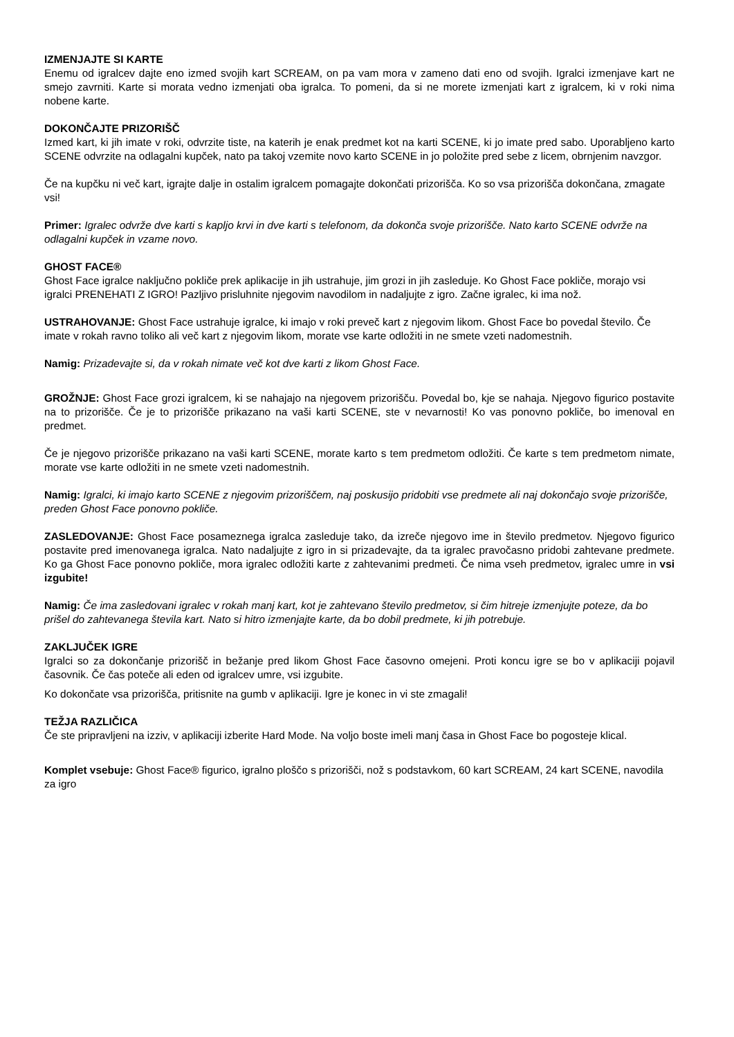IZMENJAJTE SI KARTE
Enemu od igralcev dajte eno izmed svojih kart SCREAM, on pa vam mora v zameno dati eno od svojih. Igralci izmenjave kart ne smejo zavrniti. Karte si morata vedno izmenjati oba igralca. To pomeni, da si ne morete izmenjati kart z igralcem, ki v roki nima nobene karte.
DOKONČAJTE PRIZORIŠČ
Izmed kart, ki jih imate v roki, odvrzite tiste, na katerih je enak predmet kot na karti SCENE, ki jo imate pred sabo. Uporabljeno karto SCENE odvrzite na odlagalni kupček, nato pa takoj vzemite novo karto SCENE in jo položite pred sebe z licem, obrnjenim navzgor.
Če na kupčku ni več kart, igrajte dalje in ostalim igralcem pomagajte dokončati prizorišča. Ko so vsa prizorišča dokončana, zmagate vsi!
Primer: Igralec odvrže dve karti s kapljo krvi in dve karti s telefonom, da dokonča svoje prizorišče. Nato karto SCENE odvrže na odlagalni kupček in vzame novo.
GHOST FACE®
Ghost Face igralce naključno pokliče prek aplikacije in jih ustrahuje, jim grozi in jih zasleduje. Ko Ghost Face pokliče, morajo vsi igralci PRENEHATI Z IGRO! Pazljivo prisluhnite njegovim navodilom in nadaljujte z igro. Začne igralec, ki ima nož.
USTRAHOVANJE: Ghost Face ustrahuje igralce, ki imajo v roki preveč kart z njegovim likom. Ghost Face bo povedal število. Če imate v rokah ravno toliko ali več kart z njegovim likom, morate vse karte odložiti in ne smete vzeti nadomestnih.
Namig: Prizadevajte si, da v rokah nimate več kot dve karti z likom Ghost Face.
GROŽNJE: Ghost Face grozi igralcem, ki se nahajajo na njegovem prizorišču. Povedal bo, kje se nahaja. Njegovo figurico postavite na to prizorišče. Če je to prizorišče prikazano na vaši karti SCENE, ste v nevarnosti! Ko vas ponovno pokliče, bo imenoval en predmet.
Če je njegovo prizorišče prikazano na vaši karti SCENE, morate karto s tem predmetom odložiti. Če karte s tem predmetom nimate, morate vse karte odložiti in ne smete vzeti nadomestnih.
Namig: Igralci, ki imajo karto SCENE z njegovim prizoriščem, naj poskusijo pridobiti vse predmete ali naj dokončajo svoje prizorišče, preden Ghost Face ponovno pokliče.
ZASLEDOVANJE: Ghost Face posameznega igralca zasleduje tako, da izreče njegovo ime in število predmetov. Njegovo figurico postavite pred imenovanega igralca. Nato nadaljujte z igro in si prizadevajte, da ta igralec pravočasno pridobi zahtevane predmete. Ko ga Ghost Face ponovno pokliče, mora igralec odložiti karte z zahtevanimi predmeti. Če nima vseh predmetov, igralec umre in vsi izgubite!
Namig: Če ima zasledovani igralec v rokah manj kart, kot je zahtevano število predmetov, si čim hitreje izmenjujte poteze, da bo prišel do zahtevanega števila kart. Nato si hitro izmenjajte karte, da bo dobil predmete, ki jih potrebuje.
ZAKLJUČEK IGRE
Igralci so za dokončanje prizorišč in bežanje pred likom Ghost Face časovno omejeni. Proti koncu igre se bo v aplikaciji pojavil časovnik. Če čas poteče ali eden od igralcev umre, vsi izgubite.
Ko dokončate vsa prizorišča, pritisnite na gumb v aplikaciji. Igre je konec in vi ste zmagali!
TEŽJA RAZLIČICA
Če ste pripravljeni na izziv, v aplikaciji izberite Hard Mode. Na voljo boste imeli manj časa in Ghost Face bo pogosteje klical.
Komplet vsebuje: Ghost Face® figurico, igralno ploščo s prizorišči, nož s podstavkom, 60 kart SCREAM, 24 kart SCENE, navodila za igro